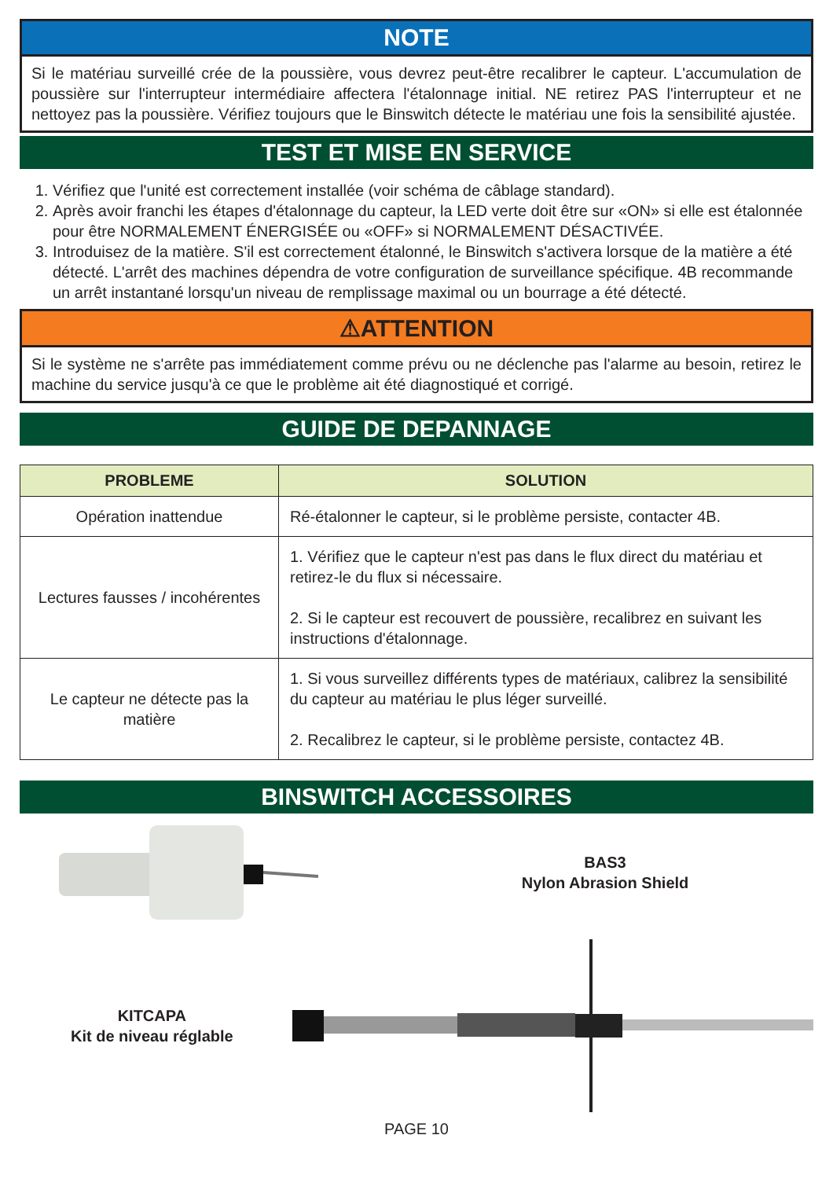NOTE
Si le matériau surveillé crée de la poussière, vous devrez peut-être recalibrer le capteur. L'accumulation de poussière sur l'interrupteur intermédiaire affectera l'étalonnage initial. NE retirez PAS l'interrupteur et ne nettoyez pas la poussière. Vérifiez toujours que le Binswitch détecte le matériau une fois la sensibilité ajustée.
TEST ET MISE EN SERVICE
1. Vérifiez que l'unité est correctement installée (voir schéma de câblage standard).
2. Après avoir franchi les étapes d'étalonnage du capteur, la LED verte doit être sur «ON» si elle est étalonnée pour être NORMALEMENT ÉNERGISÉE ou «OFF» si NORMALEMENT DÉSACTIVÉE.
3. Introduisez de la matière. S'il est correctement étalonné, le Binswitch s'activera lorsque de la matière a été détecté. L'arrêt des machines dépendra de votre configuration de surveillance spécifique. 4B recommande un arrêt instantané lorsqu'un niveau de remplissage maximal ou un bourrage a été détecté.
⚠ATTENTION
Si le système ne s'arrête pas immédiatement comme prévu ou ne déclenche pas l'alarme au besoin, retirez le machine du service jusqu'à ce que le problème ait été diagnostiqué et corrigé.
GUIDE DE DEPANNAGE
| PROBLEME | SOLUTION |
| --- | --- |
| Opération inattendue | Ré-étalonner le capteur, si le problème persiste, contacter 4B. |
| Lectures fausses / incohérentes | 1. Vérifiez que le capteur n'est pas dans le flux direct du matériau et retirez-le du flux si nécessaire. 2. Si le capteur est recouvert de poussière, recalibrez en suivant les instructions d'étalonnage. |
| Le capteur ne détecte pas la matière | 1. Si vous surveillez différents types de matériaux, calibrez la sensibilité du capteur au matériau le plus léger surveillé. 2. Recalibrez le capteur, si le problème persiste, contactez 4B. |
BINSWITCH ACCESSOIRES
BAS3
Nylon Abrasion Shield
KITCAPA
Kit de niveau réglable
PAGE 10